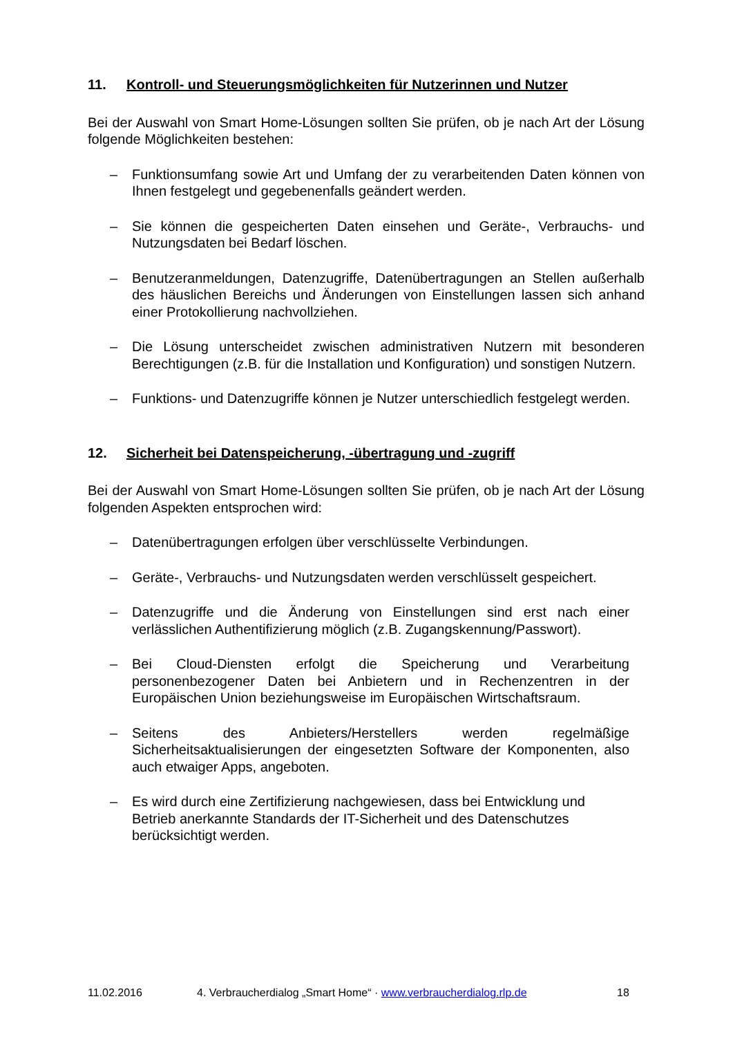11. Kontroll- und Steuerungsmöglichkeiten für Nutzerinnen und Nutzer
Bei der Auswahl von Smart Home-Lösungen sollten Sie prüfen, ob je nach Art der Lösung folgende Möglichkeiten bestehen:
– Funktionsumfang sowie Art und Umfang der zu verarbeitenden Daten können von Ihnen festgelegt und gegebenenfalls geändert werden.
– Sie können die gespeicherten Daten einsehen und Geräte-, Verbrauchs- und Nutzungsdaten bei Bedarf löschen.
– Benutzeranmeldungen, Datenzugriffe, Datenübertragungen an Stellen außerhalb des häuslichen Bereichs und Änderungen von Einstellungen lassen sich anhand einer Protokollierung nachvollziehen.
– Die Lösung unterscheidet zwischen administrativen Nutzern mit besonderen Berechtigungen (z.B. für die Installation und Konfiguration) und sonstigen Nutzern.
– Funktions- und Datenzugriffe können je Nutzer unterschiedlich festgelegt werden.
12. Sicherheit bei Datenspeicherung, -übertragung und -zugriff
Bei der Auswahl von Smart Home-Lösungen sollten Sie prüfen, ob je nach Art der Lösung folgenden Aspekten entsprochen wird:
– Datenübertragungen erfolgen über verschlüsselte Verbindungen.
– Geräte-, Verbrauchs- und Nutzungsdaten werden verschlüsselt gespeichert.
– Datenzugriffe und die Änderung von Einstellungen sind erst nach einer verlässlichen Authentifizierung möglich (z.B. Zugangskennung/Passwort).
– Bei Cloud-Diensten erfolgt die Speicherung und Verarbeitung personenbezogener Daten bei Anbietern und in Rechenzentren in der Europäischen Union beziehungsweise im Europäischen Wirtschaftsraum.
– Seitens des Anbieters/Herstellers werden regelmäßige Sicherheitsaktualisierungen der eingesetzten Software der Komponenten, also auch etwaiger Apps, angeboten.
– Es wird durch eine Zertifizierung nachgewiesen, dass bei Entwicklung und Betrieb anerkannte Standards der IT-Sicherheit und des Datenschutzes berücksichtigt werden.
11.02.2016 4. Verbraucherdialog „Smart Home“ · www.verbraucherdialog.rlp.de 18